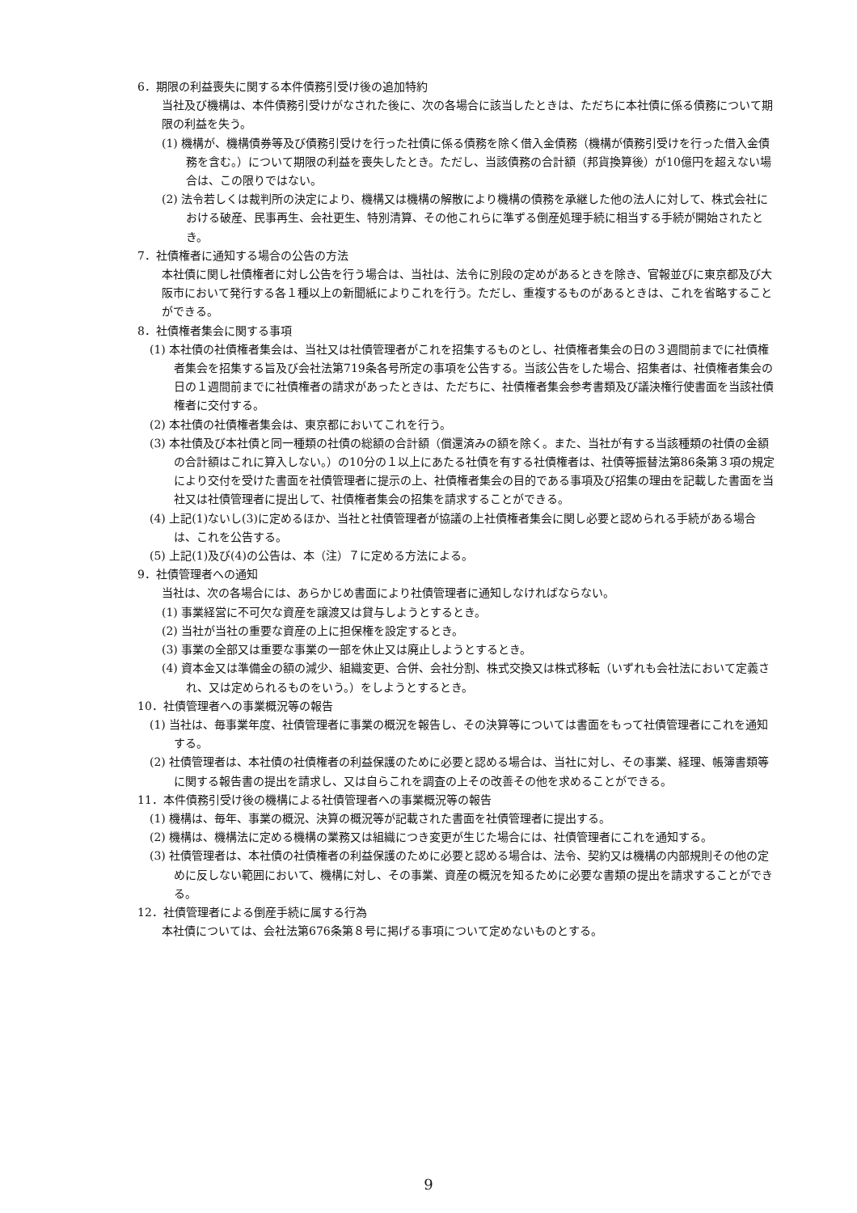6．期限の利益喪失に関する本件債務引受け後の追加特約
当社及び機構は、本件債務引受けがなされた後に、次の各場合に該当したときは、ただちに本社債に係る債務について期限の利益を失う。
(1) 機構が、機構債券等及び債務引受けを行った社債に係る債務を除く借入金債務（機構が債務引受けを行った借入金債務を含む。）について期限の利益を喪失したとき。ただし、当該債務の合計額（邦貨換算後）が10億円を超えない場合は、この限りではない。
(2) 法令若しくは裁判所の決定により、機構又は機構の解散により機構の債務を承継した他の法人に対して、株式会社における破産、民事再生、会社更生、特別清算、その他これらに準ずる倒産処理手続に相当する手続が開始されたとき。
7．社債権者に通知する場合の公告の方法
本社債に関し社債権者に対し公告を行う場合は、当社は、法令に別段の定めがあるときを除き、官報並びに東京都及び大阪市において発行する各１種以上の新聞紙によりこれを行う。ただし、重複するものがあるときは、これを省略することができる。
8．社債権者集会に関する事項
(1) 本社債の社債権者集会は、当社又は社債管理者がこれを招集するものとし、社債権者集会の日の３週間前までに社債権者集会を招集する旨及び会社法第719条各号所定の事項を公告する。当該公告をした場合、招集者は、社債権者集会の日の１週間前までに社債権者の請求があったときは、ただちに、社債権者集会参考書類及び議決権行使書面を当該社債権者に交付する。
(2) 本社債の社債権者集会は、東京都においてこれを行う。
(3) 本社債及び本社債と同一種類の社債の総額の合計額（償還済みの額を除く。また、当社が有する当該種類の社債の金額の合計額はこれに算入しない。）の10分の１以上にあたる社債を有する社債権者は、社債等振替法第86条第３項の規定により交付を受けた書面を社債管理者に提示の上、社債権者集会の目的である事項及び招集の理由を記載した書面を当社又は社債管理者に提出して、社債権者集会の招集を請求することができる。
(4) 上記(1)ないし(3)に定めるほか、当社と社債管理者が協議の上社債権者集会に関し必要と認められる手続がある場合は、これを公告する。
(5) 上記(1)及び(4)の公告は、本（注）７に定める方法による。
9．社債管理者への通知
当社は、次の各場合には、あらかじめ書面により社債管理者に通知しなければならない。
(1) 事業経営に不可欠な資産を譲渡又は貸与しようとするとき。
(2) 当社が当社の重要な資産の上に担保権を設定するとき。
(3) 事業の全部又は重要な事業の一部を休止又は廃止しようとするとき。
(4) 資本金又は準備金の額の減少、組織変更、合併、会社分割、株式交換又は株式移転（いずれも会社法において定義され、又は定められるものをいう。）をしようとするとき。
10．社債管理者への事業概況等の報告
(1) 当社は、毎事業年度、社債管理者に事業の概況を報告し、その決算等については書面をもって社債管理者にこれを通知する。
(2) 社債管理者は、本社債の社債権者の利益保護のために必要と認める場合は、当社に対し、その事業、経理、帳簿書類等に関する報告書の提出を請求し、又は自らこれを調査の上その改善その他を求めることができる。
11．本件債務引受け後の機構による社債管理者への事業概況等の報告
(1) 機構は、毎年、事業の概況、決算の概況等が記載された書面を社債管理者に提出する。
(2) 機構は、機構法に定める機構の業務又は組織につき変更が生じた場合には、社債管理者にこれを通知する。
(3) 社債管理者は、本社債の社債権者の利益保護のために必要と認める場合は、法令、契約又は機構の内部規則その他の定めに反しない範囲において、機構に対し、その事業、資産の概況を知るために必要な書類の提出を請求することができる。
12．社債管理者による倒産手続に属する行為
本社債については、会社法第676条第８号に掲げる事項について定めないものとする。
9